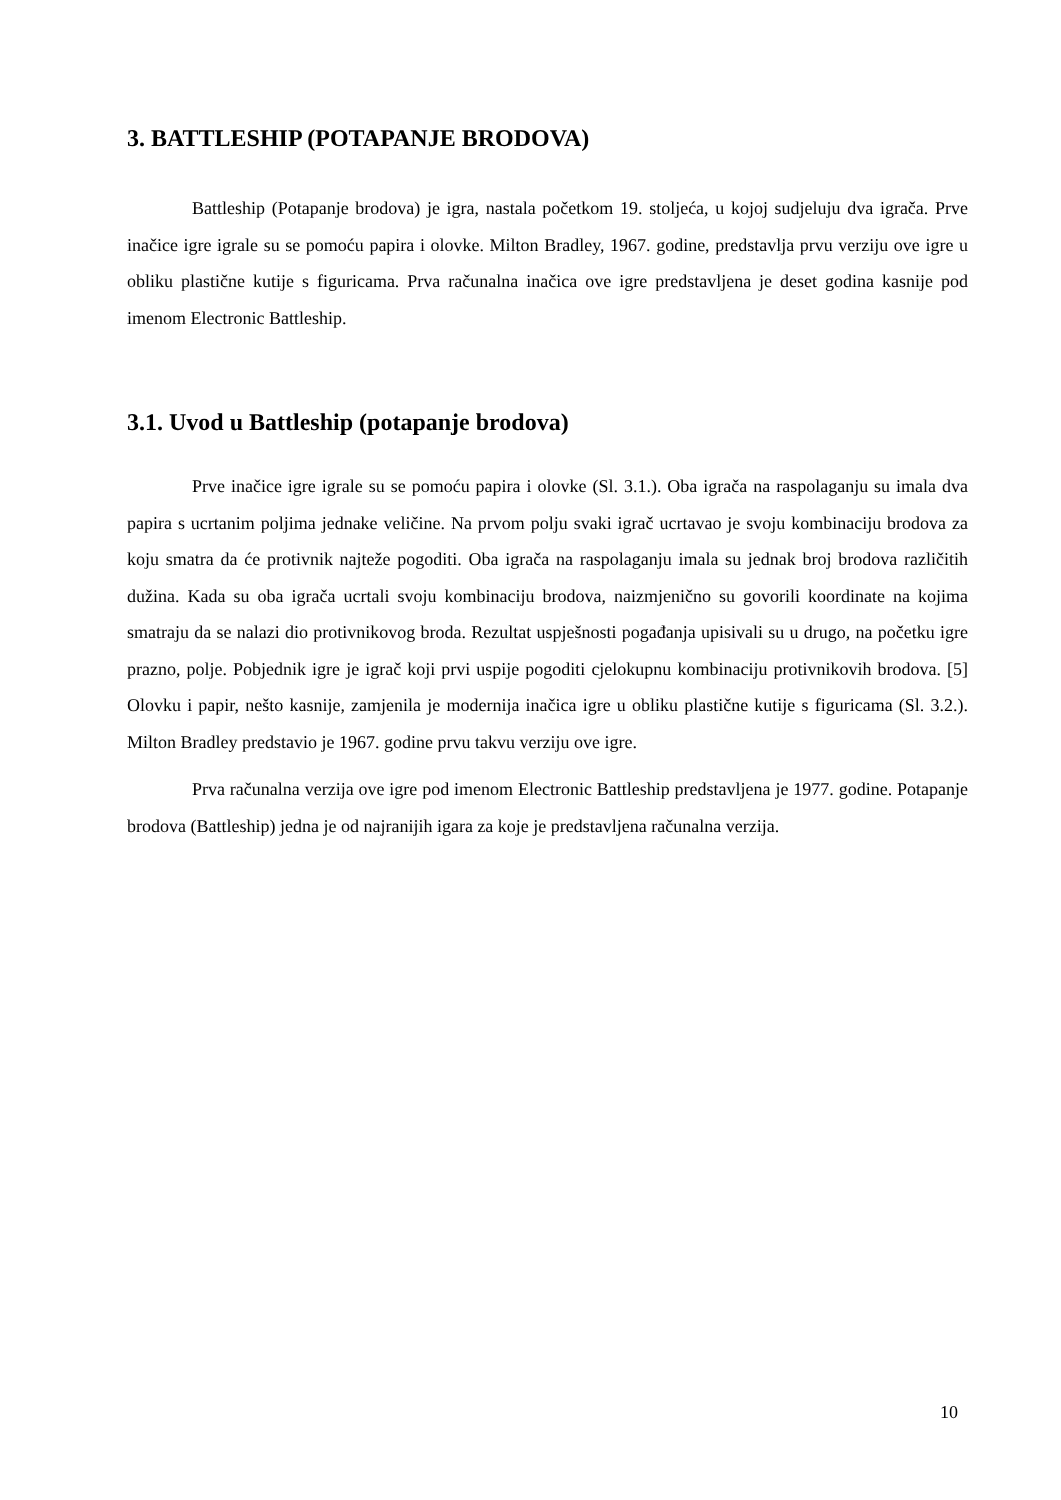3. BATTLESHIP (POTAPANJE BRODOVA)
Battleship (Potapanje brodova) je igra, nastala početkom 19. stoljeća, u kojoj sudjeluju dva igrača. Prve inačice igre igrale su se pomoću papira i olovke. Milton Bradley, 1967. godine, predstavlja prvu verziju ove igre u obliku plastične kutije s figuricama. Prva računalna inačica ove igre predstavljena je deset godina kasnije pod imenom Electronic Battleship.
3.1. Uvod u Battleship (potapanje brodova)
Prve inačice igre igrale su se pomoću papira i olovke (Sl. 3.1.). Oba igrača na raspolaganju su imala dva papira s ucrtanim poljima jednake veličine. Na prvom polju svaki igrač ucrtavao je svoju kombinaciju brodova za koju smatra da će protivnik najteže pogoditi. Oba igrača na raspolaganju imala su jednak broj brodova različitih dužina. Kada su oba igrača ucrtali svoju kombinaciju brodova, naizmjenično su govorili koordinate na kojima smatraju da se nalazi dio protivnikovog broda. Rezultat uspješnosti pogađanja upisivali su u drugo, na početku igre prazno, polje. Pobjednik igre je igrač koji prvi uspije pogoditi cjelokupnu kombinaciju protivnikovih brodova. [5] Olovku i papir, nešto kasnije, zamjenila je modernija inačica igre u obliku plastične kutije s figuricama (Sl. 3.2.). Milton Bradley predstavio je 1967. godine prvu takvu verziju ove igre.
Prva računalna verzija ove igre pod imenom Electronic Battleship predstavljena je 1977. godine. Potapanje brodova (Battleship) jedna je od najranijih igara za koje je predstavljena računalna verzija.
10